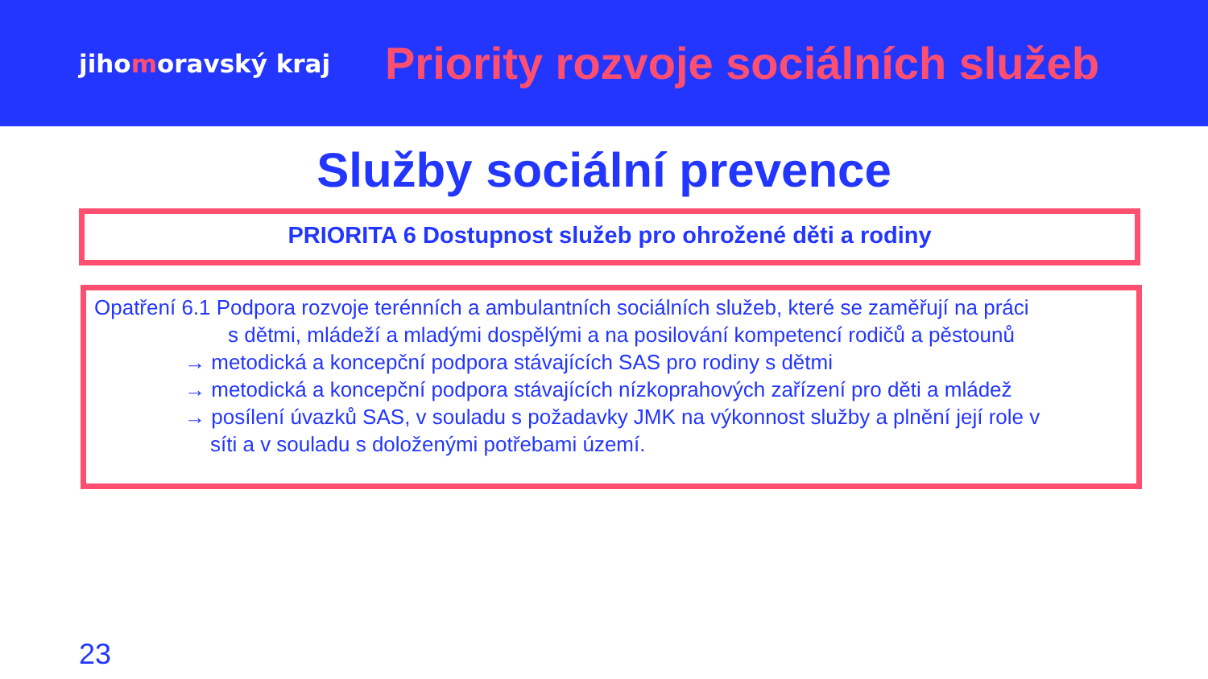jihomoravský kraj
Priority rozvoje sociálních služeb
Služby sociální prevence
PRIORITA 6 Dostupnost služeb pro ohrožené děti a rodiny
Opatření 6.1 Podpora rozvoje terénních a ambulantních sociálních služeb, které se zaměřují na práci
s dětmi, mládeží a mladými dospělými a na posilování kompetencí rodičů a pěstounů
→ metodická a koncepční podpora stávajících SAS pro rodiny s dětmi
→ metodická a koncepční podpora stávajících nízkoprahových zařízení pro děti a mládež
→ posílení úvazků SAS, v souladu s požadavky JMK na výkonnost služby a plnění její role v
síti a v souladu s doloženými potřebami území.
23